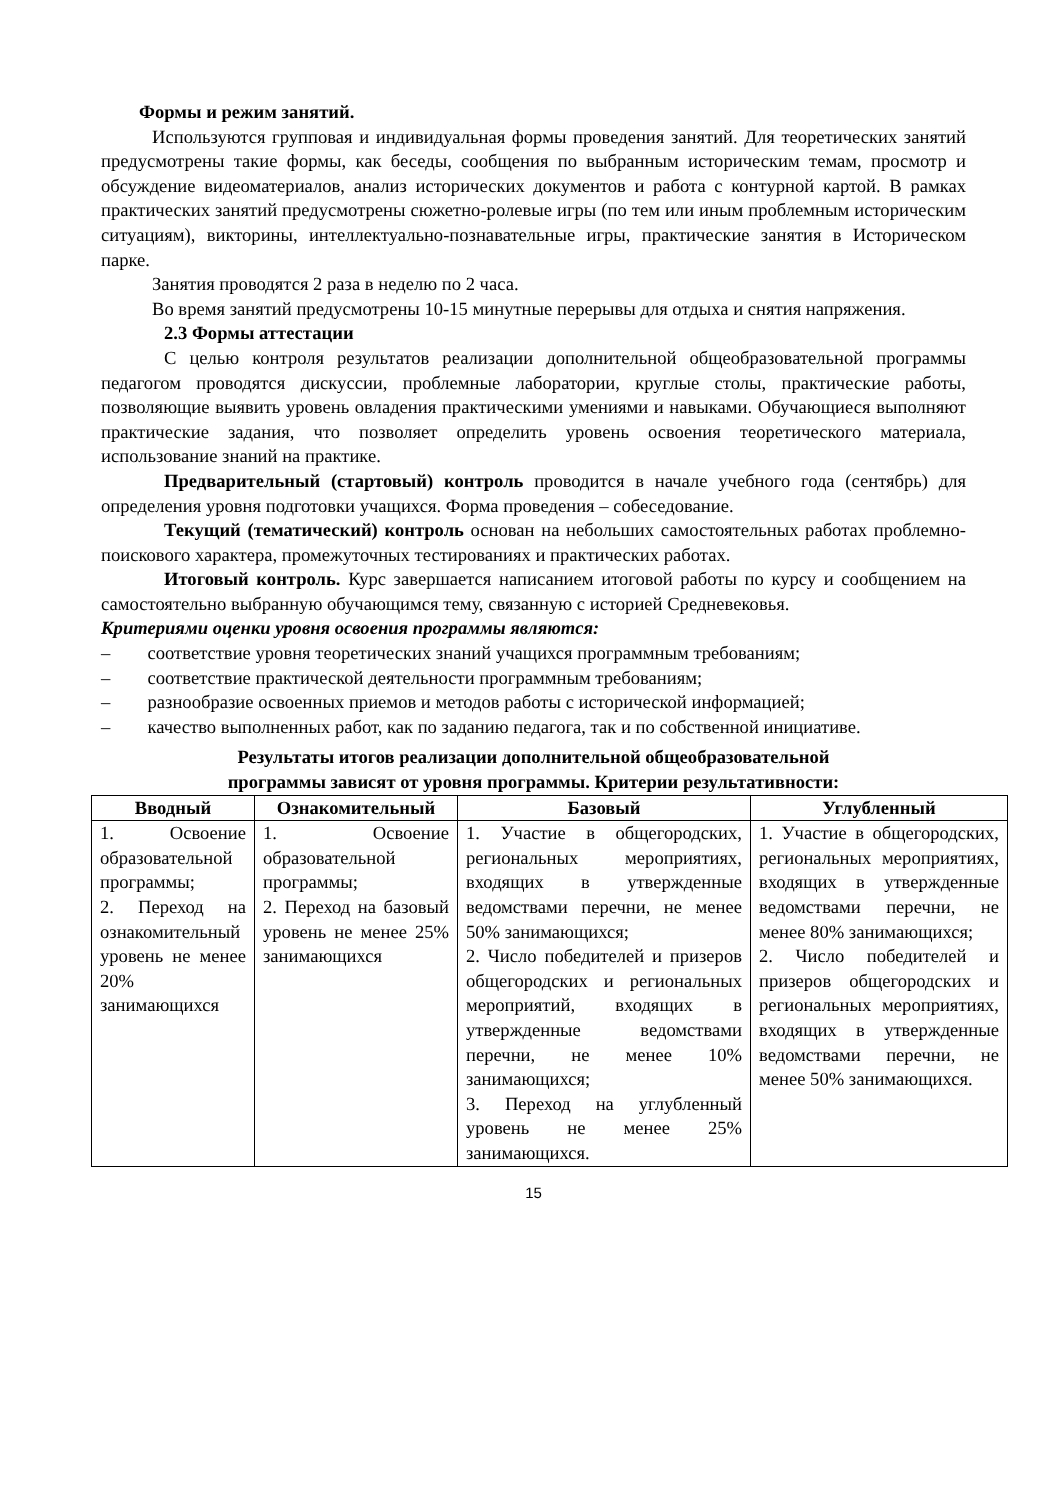Формы и режим занятий.
Используются групповая и индивидуальная формы проведения занятий. Для теоретических занятий предусмотрены такие формы, как беседы, сообщения по выбранным историческим темам, просмотр и обсуждение видеоматериалов, анализ исторических документов и работа с контурной картой. В рамках практических занятий предусмотрены сюжетно-ролевые игры (по тем или иным проблемным историческим ситуациям), викторины, интеллектуально-познавательные игры, практические занятия в Историческом парке.
Занятия проводятся 2 раза в неделю по 2 часа.
Во время занятий предусмотрены 10-15 минутные перерывы для отдыха и снятия напряжения.
2.3 Формы аттестации
С целью контроля результатов реализации дополнительной общеобразовательной программы педагогом проводятся дискуссии, проблемные лаборатории, круглые столы, практические работы, позволяющие выявить уровень овладения практическими умениями и навыками. Обучающиеся выполняют практические задания, что позволяет определить уровень освоения теоретического материала, использование знаний на практике.
Предварительный (стартовый) контроль проводится в начале учебного года (сентябрь) для определения уровня подготовки учащихся. Форма проведения – собеседование.
Текущий (тематический) контроль основан на небольших самостоятельных работах проблемно-поискового характера, промежуточных тестированиях и практических работах.
Итоговый контроль. Курс завершается написанием итоговой работы по курсу и сообщением на самостоятельно выбранную обучающимся тему, связанную с историей Средневековья.
Критериями оценки уровня освоения программы являются:
–  соответствие уровня теоретических знаний учащихся программным требованиям;
–  соответствие практической деятельности программным требованиям;
–  разнообразие освоенных приемов и методов работы с исторической информацией;
–  качество выполненных работ, как по заданию педагога, так и по собственной инициативе.
Результаты итогов реализации дополнительной общеобразовательной
программы зависят от уровня программы. Критерии результативности:
| Вводный | Ознакомительный | Базовый | Углубленный |
| --- | --- | --- | --- |
| 1. Освоение образовательной программы; 2. Переход на ознакомительный уровень не менее 20% занимающихся | 1. Освоение образовательной программы; 2. Переход на базовый уровень не менее 25% занимающихся | 1. Участие в общегородских, региональных мероприятиях, входящих в утвержденные ведомствами перечни, не менее 50% занимающихся; 2. Число победителей и призеров общегородских и региональных мероприятий, входящих в утвержденные ведомствами перечни, не менее 10% занимающихся; 3. Переход на углубленный уровень не менее 25% занимающихся. | 1. Участие в общегородских, региональных мероприятиях, входящих в утвержденные ведомствами перечни, не менее 80% занимающихся; 2. Число победителей и призеров общегородских и региональных мероприятиях, входящих в утвержденные ведомствами перечни, не менее 50% занимающихся. |
15